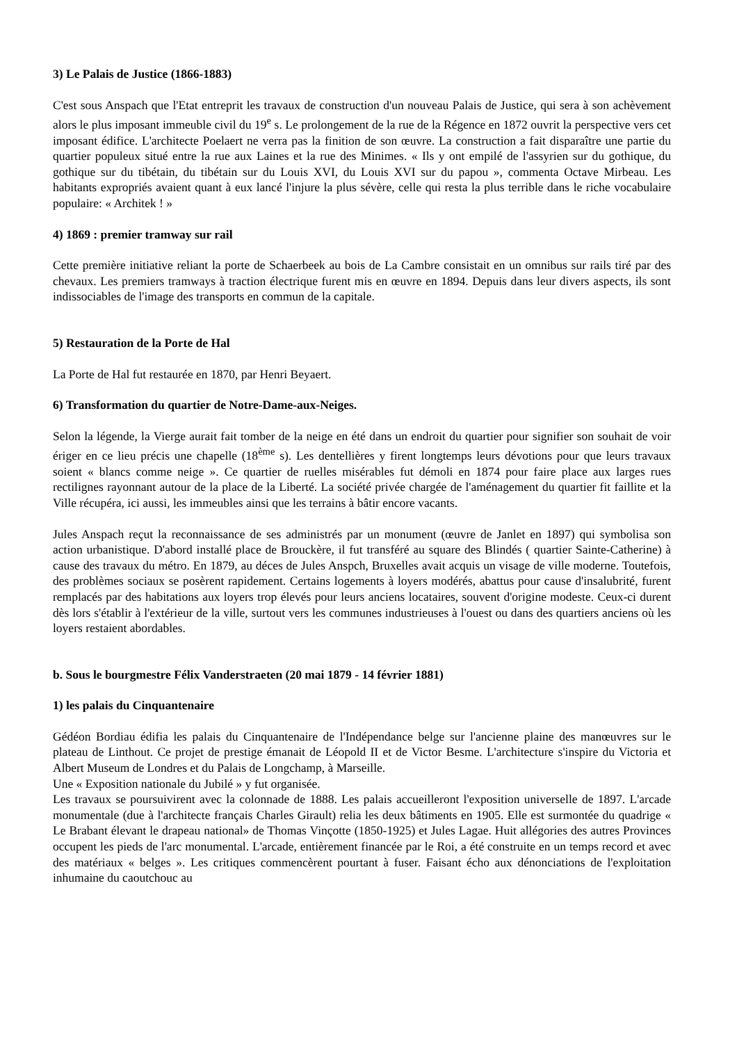3) Le Palais de Justice (1866-1883)
C'est sous Anspach que l'Etat entreprit les travaux de construction d'un nouveau Palais de Justice, qui sera à son achèvement alors le plus imposant immeuble civil du 19<sup>e</sup> s. Le prolongement de la rue de la Régence en 1872 ouvrit la perspective vers cet imposant édifice. L'architecte Poelaert ne verra pas la finition de son œuvre. La construction a fait disparaître une partie du quartier populeux situé entre la rue aux Laines et la rue des Minimes. « Ils y ont empilé de l'assyrien sur du gothique, du gothique sur du tibétain, du tibétain sur du Louis XVI, du Louis XVI sur du papou », commenta Octave Mirbeau. Les habitants expropriés avaient quant à eux lancé l'injure la plus sévère, celle qui resta la plus terrible dans le riche vocabulaire populaire: « Architek ! »
4) 1869 : premier tramway sur rail
Cette première initiative reliant la porte de Schaerbeek au bois de La Cambre consistait en un omnibus sur rails tiré par des chevaux. Les premiers tramways à traction électrique furent mis en œuvre en 1894. Depuis dans leur divers aspects, ils sont indissociables de l'image des transports en commun de la capitale.
5) Restauration de la Porte de Hal
La Porte de Hal fut restaurée en 1870, par Henri Beyaert.
6) Transformation du quartier de Notre-Dame-aux-Neiges.
Selon la légende, la Vierge aurait fait tomber de la neige en été dans un endroit du quartier pour signifier son souhait de voir ériger en ce lieu précis une chapelle (18<sup>ème</sup> s). Les dentellières y firent longtemps leurs dévotions pour que leurs travaux soient « blancs comme neige ». Ce quartier de ruelles misérables fut démoli en 1874 pour faire place aux larges rues rectilignes rayonnant autour de la place de la Liberté. La société privée chargée de l'aménagement du quartier fit faillite et la Ville récupéra, ici aussi, les immeubles ainsi que les terrains à bâtir encore vacants.
Jules Anspach reçut la reconnaissance de ses administrés par un monument (œuvre de Janlet en 1897) qui symbolisa son action urbanistique. D'abord installé place de Brouckère, il fut transféré au square des Blindés ( quartier Sainte-Catherine) à cause des travaux du métro. En 1879, au déces de Jules Anspch, Bruxelles avait acquis un visage de ville moderne. Toutefois, des problèmes sociaux se posèrent rapidement. Certains logements à loyers modérés, abattus pour cause d'insalubrité, furent remplacés par des habitations aux loyers trop élevés pour leurs anciens locataires, souvent d'origine modeste. Ceux-ci durent dès lors s'établir à l'extérieur de la ville, surtout vers les communes industrieuses à l'ouest ou dans des quartiers anciens où les loyers restaient abordables.
b. Sous le bourgmestre Félix Vanderstraeten (20 mai 1879 - 14 février 1881)
1) les palais du Cinquantenaire
Gédéon Bordiau édifia les palais du Cinquantenaire de l'Indépendance belge sur l'ancienne plaine des manœuvres sur le plateau de Linthout. Ce projet de prestige émanait de Léopold II et de Victor Besme. L'architecture s'inspire du Victoria et Albert Museum de Londres et du Palais de Longchamp, à Marseille.
Une « Exposition nationale du Jubilé » y fut organisée.
Les travaux se poursuivirent avec la colonnade de 1888. Les palais accueilleront l'exposition universelle de 1897. L'arcade monumentale (due à l'architecte français Charles Girault) relia les deux bâtiments en 1905. Elle est surmontée du quadrige « Le Brabant élevant le drapeau national» de Thomas Vinçotte (1850-1925) et Jules Lagae. Huit allégories des autres Provinces occupent les pieds de l'arc monumental. L'arcade, entièrement financée par le Roi, a été construite en un temps record et avec des matériaux « belges ». Les critiques commencèrent pourtant à fuser. Faisant écho aux dénonciations de l'exploitation inhumaine du caoutchouc au